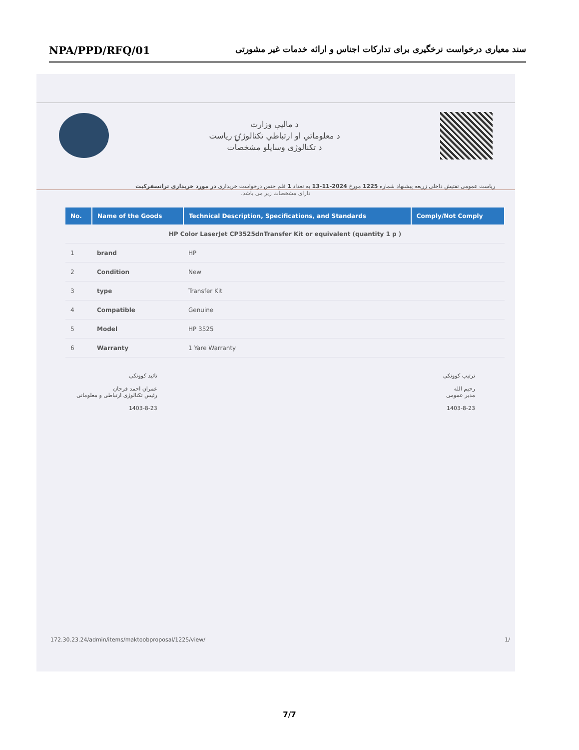NPA/PPD/RFQ/01 سند معیاری درخواست نرخگیری برای تدارکات اجناس و ارائه خدمات غیر مشورتی
د مالیې وزارت
د معلوماتي او ارتباطي تکنالوژۍ ریاست
د تکنالوژی وسایلو مشخصات
ریاست عمومی تفتیش داخلی زریعه پیشنهاد شماره 1225 مورخ 2024-11-13 به تعداد 1 قلم جنس درخواست خریداری در مورد خریداری ترانسفرکیت
دارای مشخصات زیر می باشد.
| No. | Name of the Goods | Technical Description, Specifications, and Standards | Comply/Not Comply |
| --- | --- | --- | --- |
| HP Color LaserJet CP3525dnTransfer Kit or equivalent (quantity 1 p ) | | | |
| 1 | brand | HP | |
| 2 | Condition | New | |
| 3 | type | Transfer Kit | |
| 4 | Compatible | Genuine | |
| 5 | Model | HP 3525 | |
| 6 | Warranty | 1 Yare Warranty | |
ترتیب کوونکی
رحیم الله
مدیر عمومی
1403-8-23
تائید کوونکی
عمران احمد فرحان
رئیس تکنالوژی ارتباطی و معلوماتی
1403-8-23
172.30.23.24/admin/items/maktoobproposal/1225/view/
1/
7/7